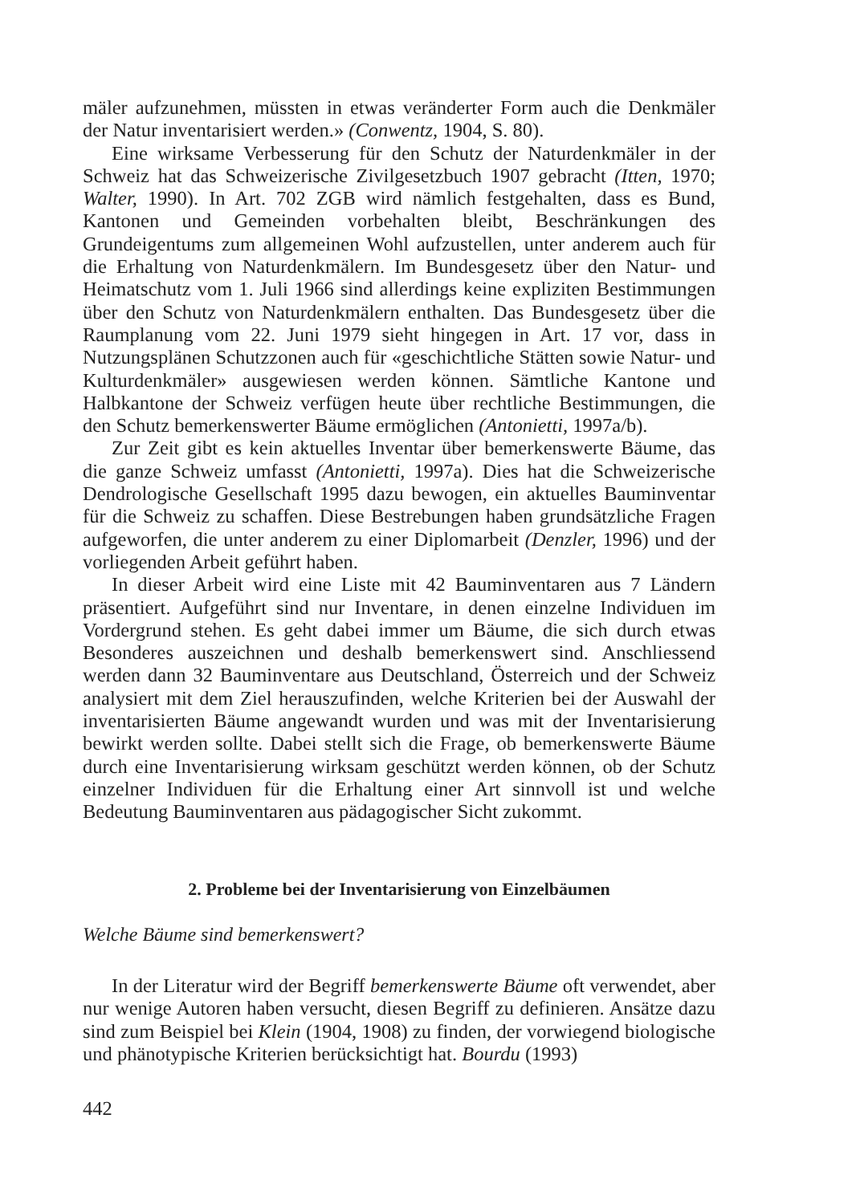mäler aufzunehmen, müssten in etwas veränderter Form auch die Denkmäler der Natur inventarisiert werden.» (Conwentz, 1904, S. 80).
Eine wirksame Verbesserung für den Schutz der Naturdenkmäler in der Schweiz hat das Schweizerische Zivilgesetzbuch 1907 gebracht (Itten, 1970; Walter, 1990). In Art. 702 ZGB wird nämlich festgehalten, dass es Bund, Kantonen und Gemeinden vorbehalten bleibt, Beschränkungen des Grundeigentums zum allgemeinen Wohl aufzustellen, unter anderem auch für die Erhaltung von Naturdenkmälern. Im Bundesgesetz über den Natur- und Heimatschutz vom 1. Juli 1966 sind allerdings keine expliziten Bestimmungen über den Schutz von Naturdenkmälern enthalten. Das Bundesgesetz über die Raumplanung vom 22. Juni 1979 sieht hingegen in Art. 17 vor, dass in Nutzungsplänen Schutzzonen auch für «geschichtliche Stätten sowie Natur- und Kulturdenkmäler» ausgewiesen werden können. Sämtliche Kantone und Halbkantone der Schweiz verfügen heute über rechtliche Bestimmungen, die den Schutz bemerkenswerter Bäume ermöglichen (Antonietti, 1997a/b).
Zur Zeit gibt es kein aktuelles Inventar über bemerkenswerte Bäume, das die ganze Schweiz umfasst (Antonietti, 1997a). Dies hat die Schweizerische Dendrologische Gesellschaft 1995 dazu bewogen, ein aktuelles Bauminventar für die Schweiz zu schaffen. Diese Bestrebungen haben grundsätzliche Fragen aufgeworfen, die unter anderem zu einer Diplomarbeit (Denzler, 1996) und der vorliegenden Arbeit geführt haben.
In dieser Arbeit wird eine Liste mit 42 Bauminventaren aus 7 Ländern präsentiert. Aufgeführt sind nur Inventare, in denen einzelne Individuen im Vordergrund stehen. Es geht dabei immer um Bäume, die sich durch etwas Besonderes auszeichnen und deshalb bemerkenswert sind. Anschliessend werden dann 32 Bauminventare aus Deutschland, Österreich und der Schweiz analysiert mit dem Ziel herauszufinden, welche Kriterien bei der Auswahl der inventarisierten Bäume angewandt wurden und was mit der Inventarisierung bewirkt werden sollte. Dabei stellt sich die Frage, ob bemerkenswerte Bäume durch eine Inventarisierung wirksam geschützt werden können, ob der Schutz einzelner Individuen für die Erhaltung einer Art sinnvoll ist und welche Bedeutung Bauminventaren aus pädagogischer Sicht zukommt.
2. Probleme bei der Inventarisierung von Einzelbäumen
Welche Bäume sind bemerkenswert?
In der Literatur wird der Begriff bemerkenswerte Bäume oft verwendet, aber nur wenige Autoren haben versucht, diesen Begriff zu definieren. Ansätze dazu sind zum Beispiel bei Klein (1904, 1908) zu finden, der vorwiegend biologische und phänotypische Kriterien berücksichtigt hat. Bourdu (1993)
442